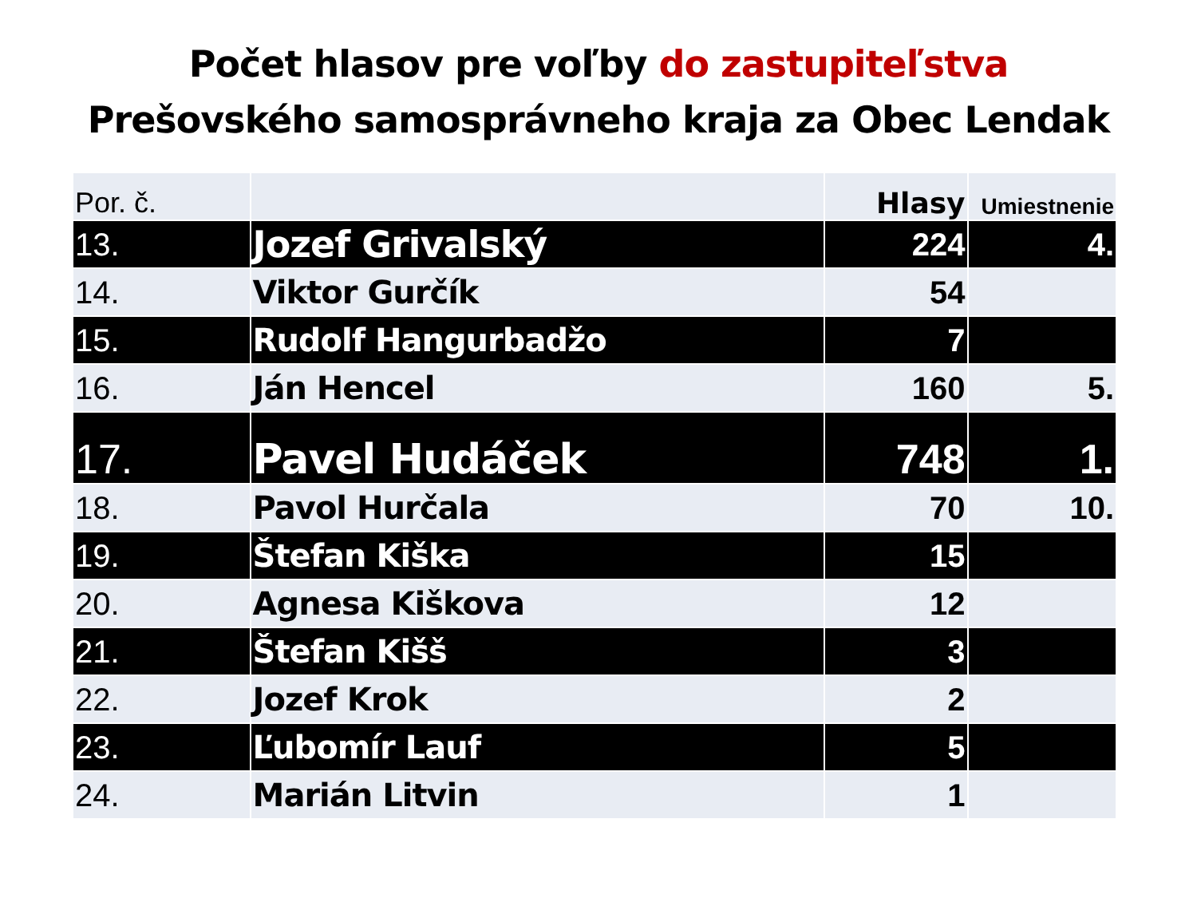Počet hlasov pre voľby do zastupiteľstva
Prešovského samosprávneho kraja za Obec Lendak
| Por. č. | | Hlasy | Umiestnenie |
| --- | --- | --- | --- |
| 13. | Jozef Grivalský | 224 | 4. |
| 14. | Viktor Gurčík | 54 | |
| 15. | Rudolf Hangurbadžo | 7 | |
| 16. | Ján Hencel | 160 | 5. |
| 17. | Pavel Hudáček | 748 | 1. |
| 18. | Pavol Hurčala | 70 | 10. |
| 19. | Štefan Kiška | 15 | |
| 20. | Agnesa Kiškova | 12 | |
| 21. | Štefan Kišš | 3 | |
| 22. | Jozef Krok | 2 | |
| 23. | Ľubomír Lauf | 5 | |
| 24. | Marián Litvin | 1 | |